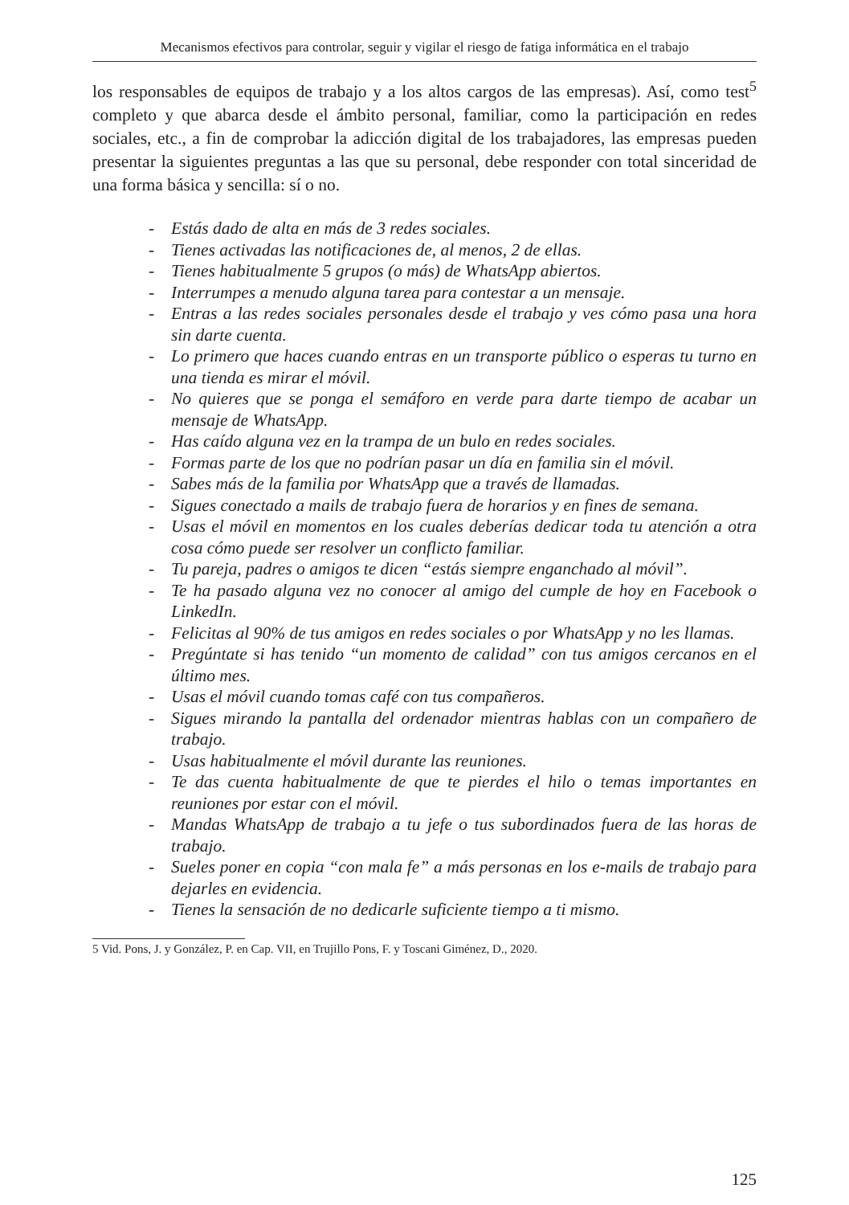Mecanismos efectivos para controlar, seguir y vigilar el riesgo de fatiga informática en el trabajo
los responsables de equipos de trabajo y a los altos cargos de las empresas). Así, como test<sup>5</sup> completo y que abarca desde el ámbito personal, familiar, como la participación en redes sociales, etc., a fin de comprobar la adicción digital de los trabajadores, las empresas pueden presentar la siguientes preguntas a las que su personal, debe responder con total sinceridad de una forma básica y sencilla: sí o no.
- Estás dado de alta en más de 3 redes sociales.
- Tienes activadas las notificaciones de, al menos, 2 de ellas.
- Tienes habitualmente 5 grupos (o más) de WhatsApp abiertos.
- Interrumpes a menudo alguna tarea para contestar a un mensaje.
- Entras a las redes sociales personales desde el trabajo y ves cómo pasa una hora sin darte cuenta.
- Lo primero que haces cuando entras en un transporte público o esperas tu turno en una tienda es mirar el móvil.
- No quieres que se ponga el semáforo en verde para darte tiempo de acabar un mensaje de WhatsApp.
- Has caído alguna vez en la trampa de un bulo en redes sociales.
- Formas parte de los que no podrían pasar un día en familia sin el móvil.
- Sabes más de la familia por WhatsApp que a través de llamadas.
- Sigues conectado a mails de trabajo fuera de horarios y en fines de semana.
- Usas el móvil en momentos en los cuales deberías dedicar toda tu atención a otra cosa cómo puede ser resolver un conflicto familiar.
- Tu pareja, padres o amigos te dicen “estás siempre enganchado al móvil”.
- Te ha pasado alguna vez no conocer al amigo del cumple de hoy en Facebook o LinkedIn.
- Felicitas al 90% de tus amigos en redes sociales o por WhatsApp y no les llamas.
- Pregúntate si has tenido “un momento de calidad” con tus amigos cercanos en el último mes.
- Usas el móvil cuando tomas café con tus compañeros.
- Sigues mirando la pantalla del ordenador mientras hablas con un compañero de trabajo.
- Usas habitualmente el móvil durante las reuniones.
- Te das cuenta habitualmente de que te pierdes el hilo o temas importantes en reuniones por estar con el móvil.
- Mandas WhatsApp de trabajo a tu jefe o tus subordinados fuera de las horas de trabajo.
- Sueles poner en copia “con mala fe” a más personas en los e-mails de trabajo para dejarles en evidencia.
- Tienes la sensación de no dedicarle suficiente tiempo a ti mismo.
5 Vid. Pons, J. y González, P. en Cap. VII, en Trujillo Pons, F. y Toscani Giménez, D., 2020.
125